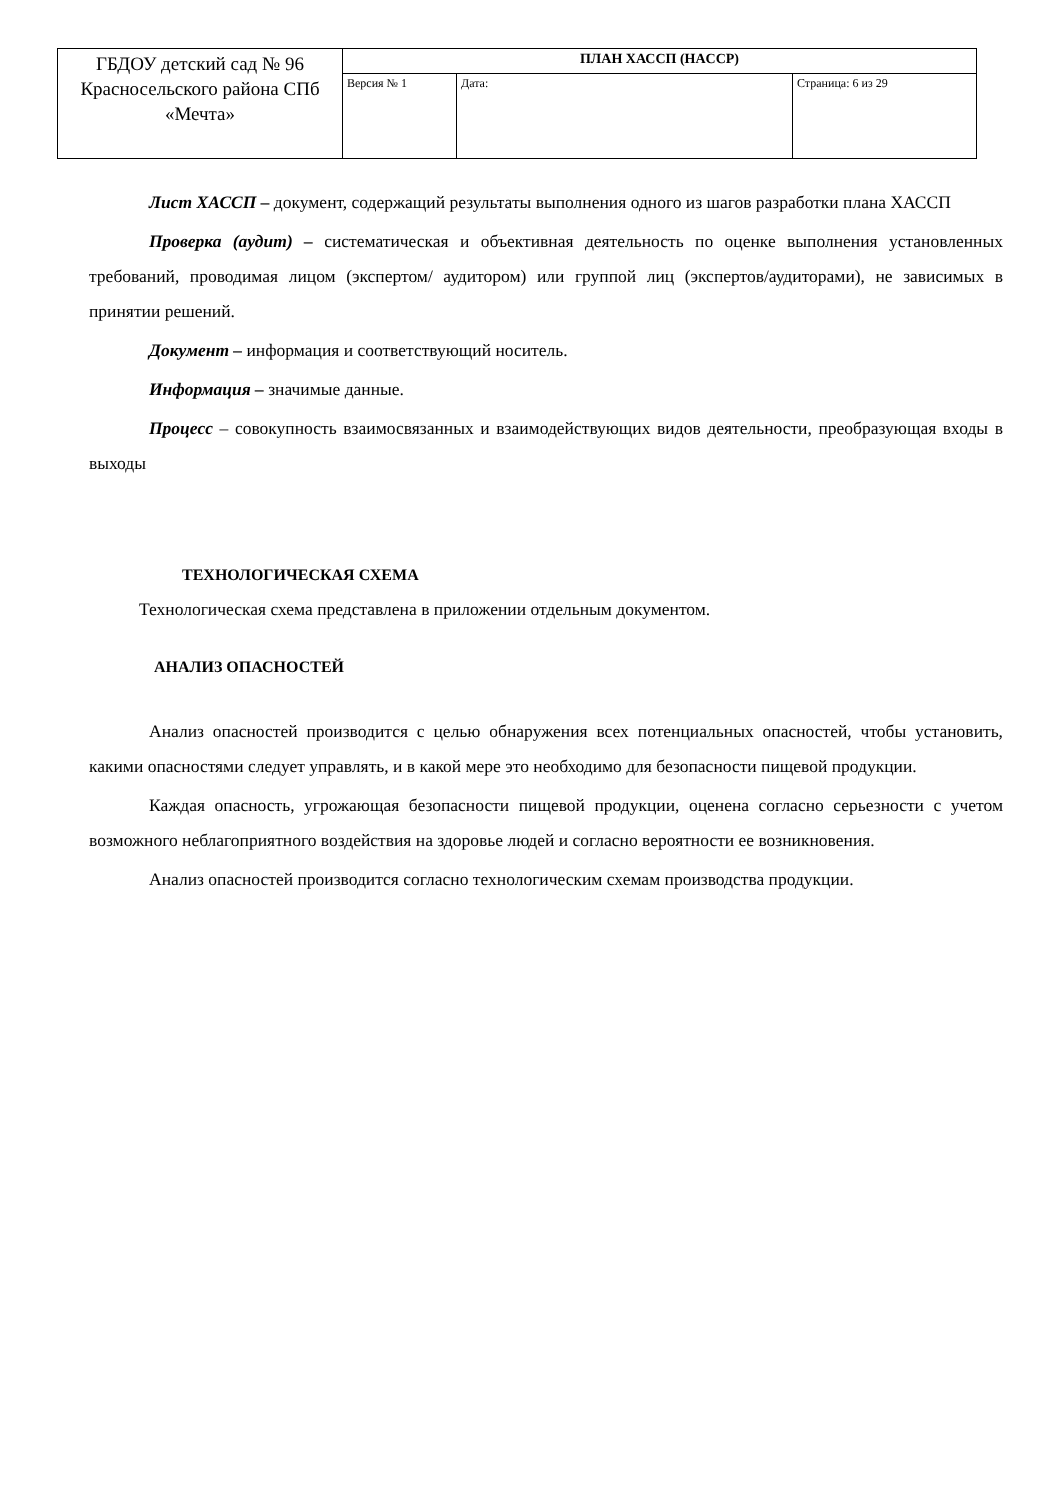| ГБДОУ детский сад № 96 Красносельского района СПб «Мечта» | ПЛАН ХАССП (HACCP) | | |
| | Версия № 1 | Дата: | Страница: 6 из 29 |
Лист ХАССП – документ, содержащий результаты выполнения одного из шагов разработки плана ХАССП
Проверка (аудит) – систематическая и объективная деятельность по оценке выполнения установленных требований, проводимая лицом (экспертом/ аудитором) или группой лиц (экспертов/аудиторами), не зависимых в принятии решений.
Документ – информация и соответствующий носитель.
Информация – значимые данные.
Процесс – совокупность взаимосвязанных и взаимодействующих видов деятельности, преобразующая входы в выходы
ТЕХНОЛОГИЧЕСКАЯ СХЕМА
Технологическая схема представлена в приложении отдельным документом.
АНАЛИЗ ОПАСНОСТЕЙ
Анализ опасностей производится с целью обнаружения всех потенциальных опасностей, чтобы установить, какими опасностями следует управлять, и в какой мере это необходимо для безопасности пищевой продукции.
Каждая опасность, угрожающая безопасности пищевой продукции, оценена согласно серьезности с учетом возможного неблагоприятного воздействия на здоровье людей и согласно вероятности ее возникновения.
Анализ опасностей производится согласно технологическим схемам производства продукции.